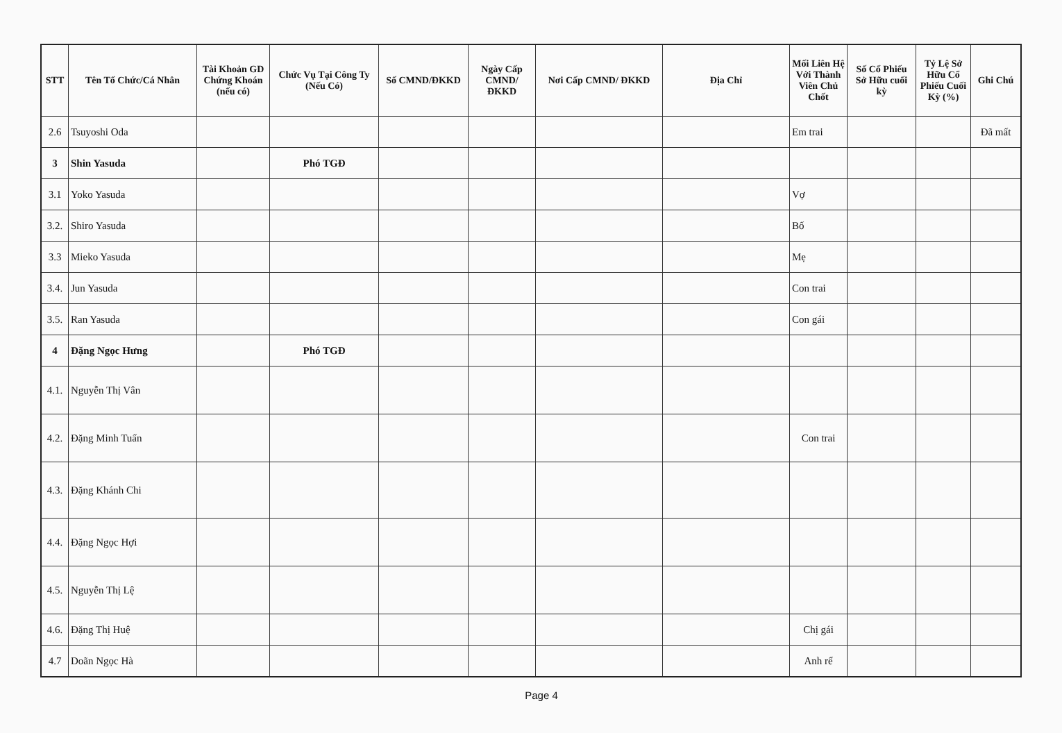| STT | Tên Tổ Chức/Cá Nhân | Tài Khoản GD Chứng Khoán (nếu có) | Chức Vụ Tại Công Ty (Nếu Có) | Số CMND/ĐKKD | Ngày Cấp CMND/ ĐKKD | Nơi Cấp CMND/ ĐKKD | Địa Chỉ | Mối Liên Hệ Với Thành Viên Chủ Chốt | Số Cổ Phiếu Sở Hữu cuối kỳ | Tỷ Lệ Sở Hữu Cổ Phiếu Cuối Kỳ (%) | Ghi Chú |
| --- | --- | --- | --- | --- | --- | --- | --- | --- | --- | --- | --- |
| 2.6 | Tsuyoshi Oda | | | | | | | Em trai | | | Đã mất |
| 3 | Shin Yasuda | | Phó TGĐ | | | | | | | | |
| 3.1 | Yoko Yasuda | | | | | | | Vợ | | | |
| 3.2. | Shiro Yasuda | | | | | | | Bố | | | |
| 3.3 | Mieko Yasuda | | | | | | | Mẹ | | | |
| 3.4. | Jun Yasuda | | | | | | | Con trai | | | |
| 3.5. | Ran Yasuda | | | | | | | Con gái | | | |
| 4 | Đặng Ngọc Hưng | | Phó TGĐ | | | | | | | | |
| 4.1. | Nguyễn Thị Vân | | | | | | | | | | |
| 4.2. | Đặng Minh Tuấn | | | | | | | Con trai | | | |
| 4.3. | Đặng Khánh Chi | | | | | | | | | | |
| 4.4. | Đặng Ngọc Hợi | | | | | | | | | | |
| 4.5. | Nguyễn Thị Lệ | | | | | | | | | | |
| 4.6. | Đặng Thị Huệ | | | | | | | Chị gái | | | |
| 4.7 | Doãn Ngọc Hà | | | | | | | Anh rể | | | |
Page 4